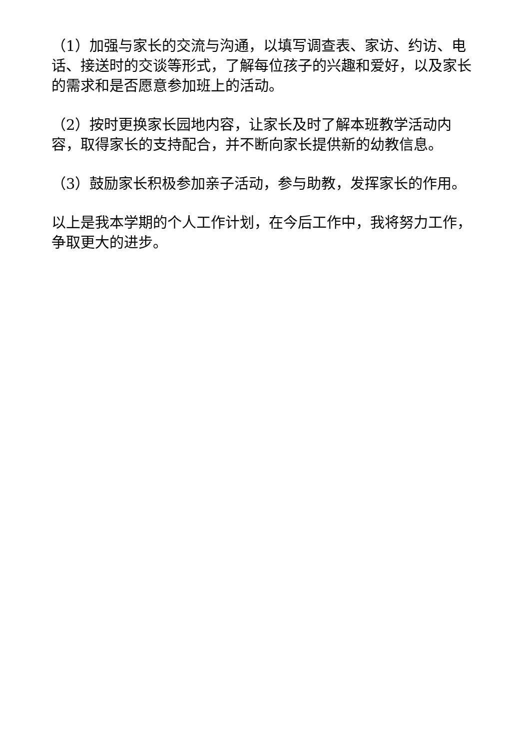（1）加强与家长的交流与沟通，以填写调查表、家访、约访、电话、接送时的交谈等形式，了解每位孩子的兴趣和爱好，以及家长的需求和是否愿意参加班上的活动。
（2）按时更换家长园地内容，让家长及时了解本班教学活动内容，取得家长的支持配合，并不断向家长提供新的幼教信息。
（3）鼓励家长积极参加亲子活动，参与助教，发挥家长的作用。
以上是我本学期的个人工作计划，在今后工作中，我将努力工作，争取更大的进步。